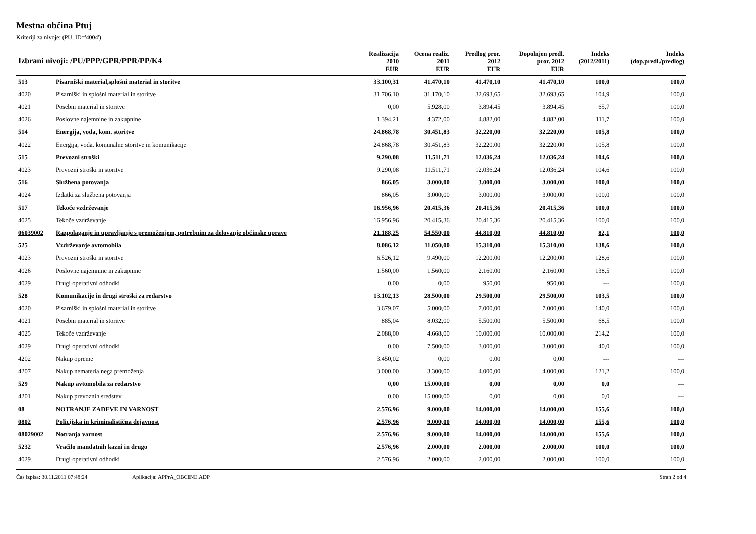Mestna občina Ptuj
Kriteriji za nivoje: (PU_ID='4004')
| Izbrani nivoji: /PU/PPP/GPR/PPR/PP/K4 | | Realizacija 2010 | Ocena realiz. 2011 | Predlog pror. 2012 | Dopolnjen predl. pror. 2012 | Indeks (2012/2011) | Indeks (dop.predl./predlog) |
| --- | --- | --- | --- | --- | --- | --- | --- |
| | | EUR | EUR | EUR | EUR | | |
| 513 | Pisarniški material,splošni material in storitve | 33.100,31 | 41.470,10 | 41.470,10 | 41.470,10 | 100,0 | 100,0 |
| 4020 | Pisarniški in splošni material in storitve | 31.706,10 | 31.170,10 | 32.693,65 | 32.693,65 | 104,9 | 100,0 |
| 4021 | Posebni material in storitve | 0,00 | 5.928,00 | 3.894,45 | 3.894,45 | 65,7 | 100,0 |
| 4026 | Poslovne najemnine in zakupnine | 1.394,21 | 4.372,00 | 4.882,00 | 4.882,00 | 111,7 | 100,0 |
| 514 | Energija, voda, kom. storitve | 24.868,78 | 30.451,83 | 32.220,00 | 32.220,00 | 105,8 | 100,0 |
| 4022 | Energija, voda, komunalne storitve in komunikacije | 24.868,78 | 30.451,83 | 32.220,00 | 32.220,00 | 105,8 | 100,0 |
| 515 | Prevozni stroški | 9.290,08 | 11.511,71 | 12.036,24 | 12.036,24 | 104,6 | 100,0 |
| 4023 | Prevozni stroški in storitve | 9.290,08 | 11.511,71 | 12.036,24 | 12.036,24 | 104,6 | 100,0 |
| 516 | Službena potovanja | 866,05 | 3.000,00 | 3.000,00 | 3.000,00 | 100,0 | 100,0 |
| 4024 | Izdatki za službena potovanja | 866,05 | 3.000,00 | 3.000,00 | 3.000,00 | 100,0 | 100,0 |
| 517 | Tekoče vzdrževanje | 16.956,96 | 20.415,36 | 20.415,36 | 20.415,36 | 100,0 | 100,0 |
| 4025 | Tekoče vzdrževanje | 16.956,96 | 20.415,36 | 20.415,36 | 20.415,36 | 100,0 | 100,0 |
| 06039002 | Razpolaganje in upravljanje s premoženjem, potrebnim za delovanje občinske uprave | 21.188,25 | 54.550,00 | 44.810,00 | 44.810,00 | 82,1 | 100,0 |
| 525 | Vzdrževanje avtomobila | 8.086,12 | 11.050,00 | 15.310,00 | 15.310,00 | 138,6 | 100,0 |
| 4023 | Prevozni stroški in storitve | 6.526,12 | 9.490,00 | 12.200,00 | 12.200,00 | 128,6 | 100,0 |
| 4026 | Poslovne najemnine in zakupnine | 1.560,00 | 1.560,00 | 2.160,00 | 2.160,00 | 138,5 | 100,0 |
| 4029 | Drugi operativni odhodki | 0,00 | 0,00 | 950,00 | 950,00 | --- | 100,0 |
| 528 | Komunikacije in drugi stroški za redarstvo | 13.102,13 | 28.500,00 | 29.500,00 | 29.500,00 | 103,5 | 100,0 |
| 4020 | Pisarniški in splošni material in storitve | 3.679,07 | 5.000,00 | 7.000,00 | 7.000,00 | 140,0 | 100,0 |
| 4021 | Posebni material in storitve | 885,04 | 8.032,00 | 5.500,00 | 5.500,00 | 68,5 | 100,0 |
| 4025 | Tekoče vzdrževanje | 2.088,00 | 4.668,00 | 10.000,00 | 10.000,00 | 214,2 | 100,0 |
| 4029 | Drugi operativni odhodki | 0,00 | 7.500,00 | 3.000,00 | 3.000,00 | 40,0 | 100,0 |
| 4202 | Nakup opreme | 3.450,02 | 0,00 | 0,00 | 0,00 | --- | --- |
| 4207 | Nakup nematerialnega premoženja | 3.000,00 | 3.300,00 | 4.000,00 | 4.000,00 | 121,2 | 100,0 |
| 529 | Nakup avtomobila za redarstvo | 0,00 | 15.000,00 | 0,00 | 0,00 | 0,0 | --- |
| 4201 | Nakup prevoznih sredstev | 0,00 | 15.000,00 | 0,00 | 0,00 | 0,0 | --- |
| 08 | NOTRANJE ZADEVE IN VARNOST | 2.576,96 | 9.000,00 | 14.000,00 | 14.000,00 | 155,6 | 100,0 |
| 0802 | Policijska in kriminalistična dejavnost | 2.576,96 | 9.000,00 | 14.000,00 | 14.000,00 | 155,6 | 100,0 |
| 08029002 | Notranja varnost | 2.576,96 | 9.000,00 | 14.000,00 | 14.000,00 | 155,6 | 100,0 |
| 5232 | Vračilo mandatnih kazni in drugo | 2.576,96 | 2.000,00 | 2.000,00 | 2.000,00 | 100,0 | 100,0 |
| 4029 | Drugi operativni odhodki | 2.576,96 | 2.000,00 | 2.000,00 | 2.000,00 | 100,0 | 100,0 |
Čas izpisa: 30.11.2011 07:48:24 Aplikacija: APPrA_OBCINE.ADP Stran 2 od 4